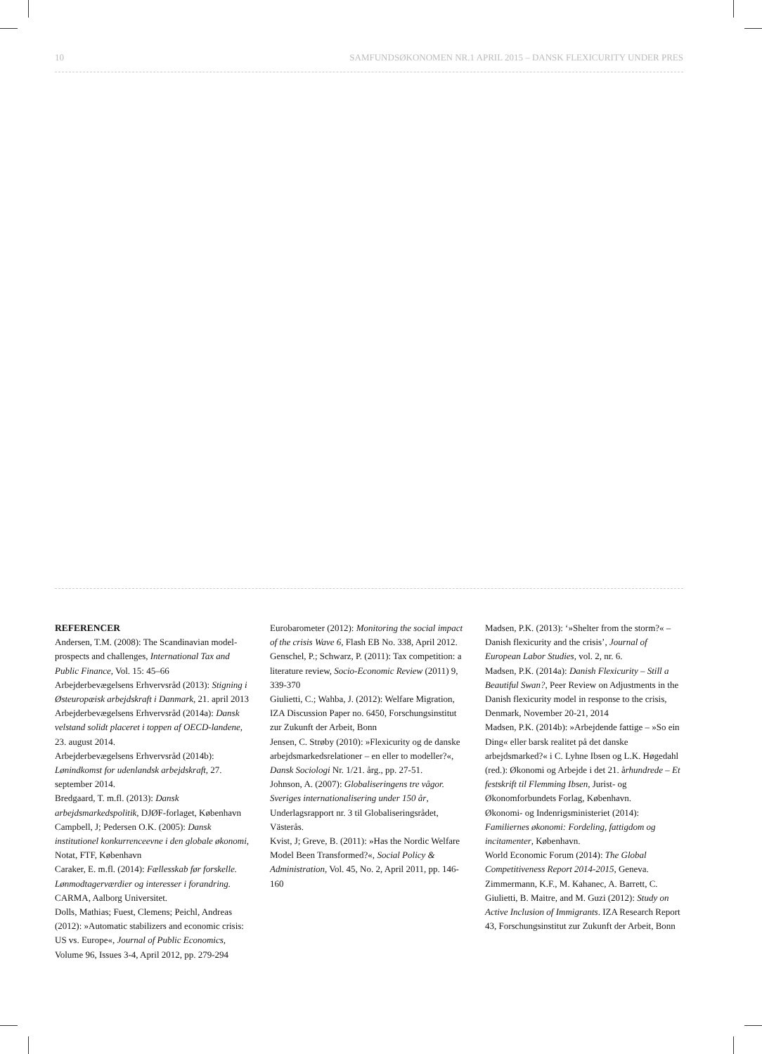10 SAMFUNDSØKONOMEN NR.1 APRIL 2015 – DANSK FLEXICURITY UNDER PRES
REFERENCER
Andersen, T.M. (2008): The Scandinavian model-prospects and challenges, International Tax and Public Finance, Vol. 15: 45–66
Arbejderbevægelsens Erhvervsråd (2013): Stigning i Østeuropæisk arbejdskraft i Danmark, 21. april 2013
Arbejderbevægelsens Erhvervsråd (2014a): Dansk velstand solidt placeret i toppen af OECD-landene, 23. august 2014.
Arbejderbevægelsens Erhvervsråd (2014b): Lønindkomst for udenlandsk arbejdskraft, 27. september 2014.
Bredgaard, T. m.fl. (2013): Dansk arbejdsmarkedspolitik, DJØF-forlaget, København
Campbell, J; Pedersen O.K. (2005): Dansk institutionel konkurrenceevne i den globale økonomi, Notat, FTF, København
Caraker, E. m.fl. (2014): Fællesskab før forskelle. Lønmodtagerværdier og interesser i forandring. CARMA, Aalborg Universitet.
Dolls, Mathias; Fuest, Clemens; Peichl, Andreas (2012): »Automatic stabilizers and economic crisis: US vs. Europe«, Journal of Public Economics, Volume 96, Issues 3-4, April 2012, pp. 279-294
Eurobarometer (2012): Monitoring the social impact of the crisis Wave 6, Flash EB No. 338, April 2012.
Genschel, P.; Schwarz, P. (2011): Tax competition: a literature review, Socio-Economic Review (2011) 9, 339-370
Giulietti, C.; Wahba, J. (2012): Welfare Migration, IZA Discussion Paper no. 6450, Forschungsinstitut zur Zukunft der Arbeit, Bonn
Jensen, C. Strøby (2010): »Flexicurity og de danske arbejdsmarkedsrelationer – en eller to modeller?«, Dansk Sociologi Nr. 1/21. årg., pp. 27-51.
Johnson, A. (2007): Globaliseringens tre vågor. Sveriges internationalisering under 150 år, Underlagsrapport nr. 3 til Globaliseringsrådet, Västerås.
Kvist, J; Greve, B. (2011): »Has the Nordic Welfare Model Been Transformed?«, Social Policy & Administration, Vol. 45, No. 2, April 2011, pp. 146-160
Madsen, P.K. (2013): ‘»Shelter from the storm?« – Danish flexicurity and the crisis’, Journal of European Labor Studies, vol. 2, nr. 6.
Madsen, P.K. (2014a): Danish Flexicurity – Still a Beautiful Swan?, Peer Review on Adjustments in the Danish flexicurity model in response to the crisis, Denmark, November 20-21, 2014
Madsen, P.K. (2014b): »Arbejdende fattige – »So ein Ding« eller barsk realitet på det danske arbejdsmarked?« i C. Lyhne Ibsen og L.K. Høgedahl (red.): Økonomi og Arbejde i det 21. århundrede – Et festskrift til Flemming Ibsen, Jurist- og Økonomforbundets Forlag, København.
Økonomi- og Indenrigsministeriet (2014): Familiernes økonomi: Fordeling, fattigdom og incitamenter, København.
World Economic Forum (2014): The Global Competitiveness Report 2014-2015, Geneva.
Zimmermann, K.F., M. Kahanec, A. Barrett, C. Giulietti, B. Maitre, and M. Guzi (2012): Study on Active Inclusion of Immigrants. IZA Research Report 43, Forschungsinstitut zur Zukunft der Arbeit, Bonn